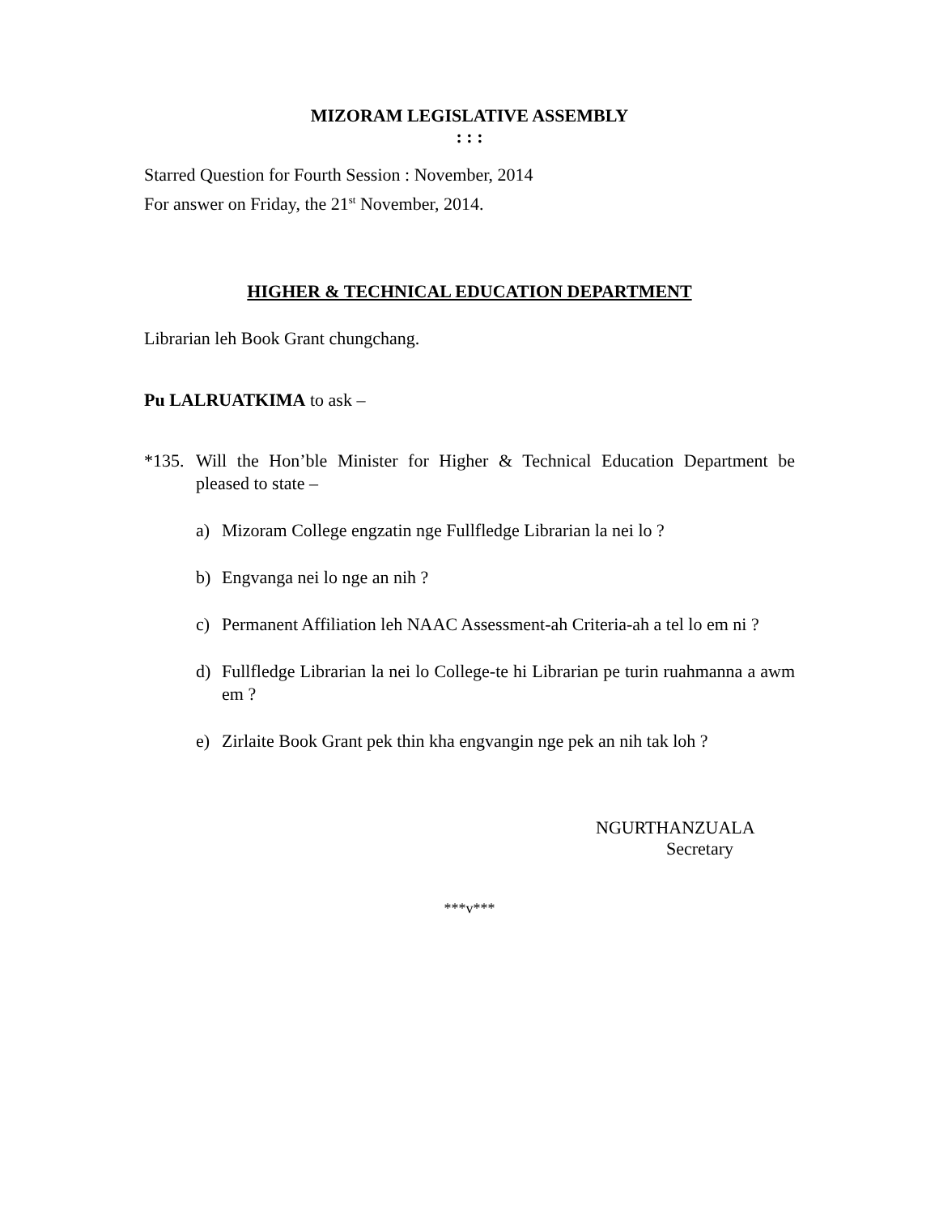MIZORAM LEGISLATIVE ASSEMBLY
: : :
Starred Question for Fourth Session : November, 2014
For answer on Friday, the 21<sup>st</sup> November, 2014.
HIGHER & TECHNICAL EDUCATION DEPARTMENT
Librarian leh Book Grant chungchang.
Pu LALRUATKIMA to ask –
*135.
Will the Hon’ble Minister for Higher & Technical Education Department be pleased to state –
a) Mizoram College engzatin nge Fullfledge Librarian la nei lo ?
b) Engvanga nei lo nge an nih ?
c) Permanent Affiliation leh NAAC Assessment-ah Criteria-ah a tel lo em ni ?
d) Fullfledge Librarian la nei lo College-te hi Librarian pe turin ruahmanna a awm em ?
e) Zirlaite Book Grant pek thin kha engvangin nge pek an nih tak loh ?
NGURTHANZUALA
Secretary
***v***